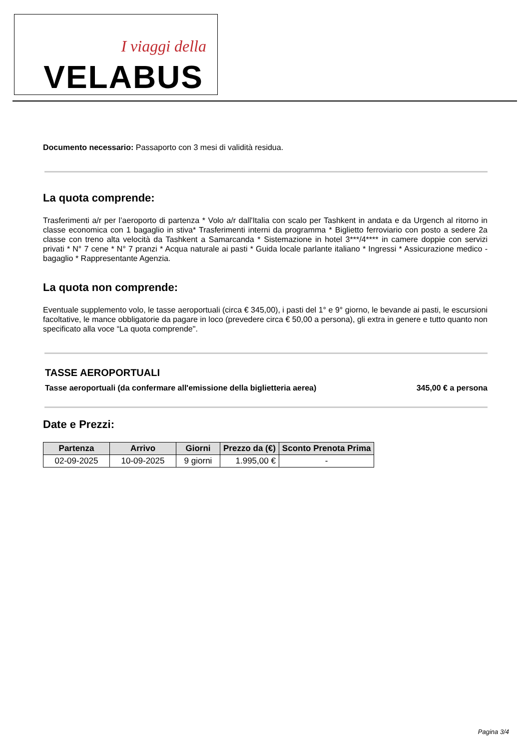I viaggi della
VELABUS
Documento necessario: Passaporto con 3 mesi di validità residua.
La quota comprende:
Trasferimenti a/r per l’aeroporto di partenza * Volo a/r dall'Italia con scalo per Tashkent in andata e da Urgench al ritorno in classe economica con 1 bagaglio in stiva* Trasferimenti interni da programma * Biglietto ferroviario con posto a sedere 2a classe con treno alta velocità da Tashkent a Samarcanda * Sistemazione in hotel 3***/4**** in camere doppie con servizi privati * N° 7 cene * N° 7 pranzi * Acqua naturale ai pasti * Guida locale parlante italiano * Ingressi * Assicurazione medico - bagaglio * Rappresentante Agenzia.
La quota non comprende:
Eventuale supplemento volo, le tasse aeroportuali (circa € 345,00), i pasti del 1° e 9° giorno, le bevande ai pasti, le escursioni facoltative, le mance obbligatorie da pagare in loco (prevedere circa € 50,00 a persona), gli extra in genere e tutto quanto non specificato alla voce “La quota comprende".
TASSE AEROPORTUALI
Tasse aeroportuali (da confermare all'emissione della biglietteria aerea) 345,00 € a persona
Date e Prezzi:
| Partenza | Arrivo | Giorni | Prezzo da (€) | Sconto Prenota Prima |
| --- | --- | --- | --- | --- |
| 02-09-2025 | 10-09-2025 | 9 giorni | 1.995,00 € | - |
Pagina 3/4